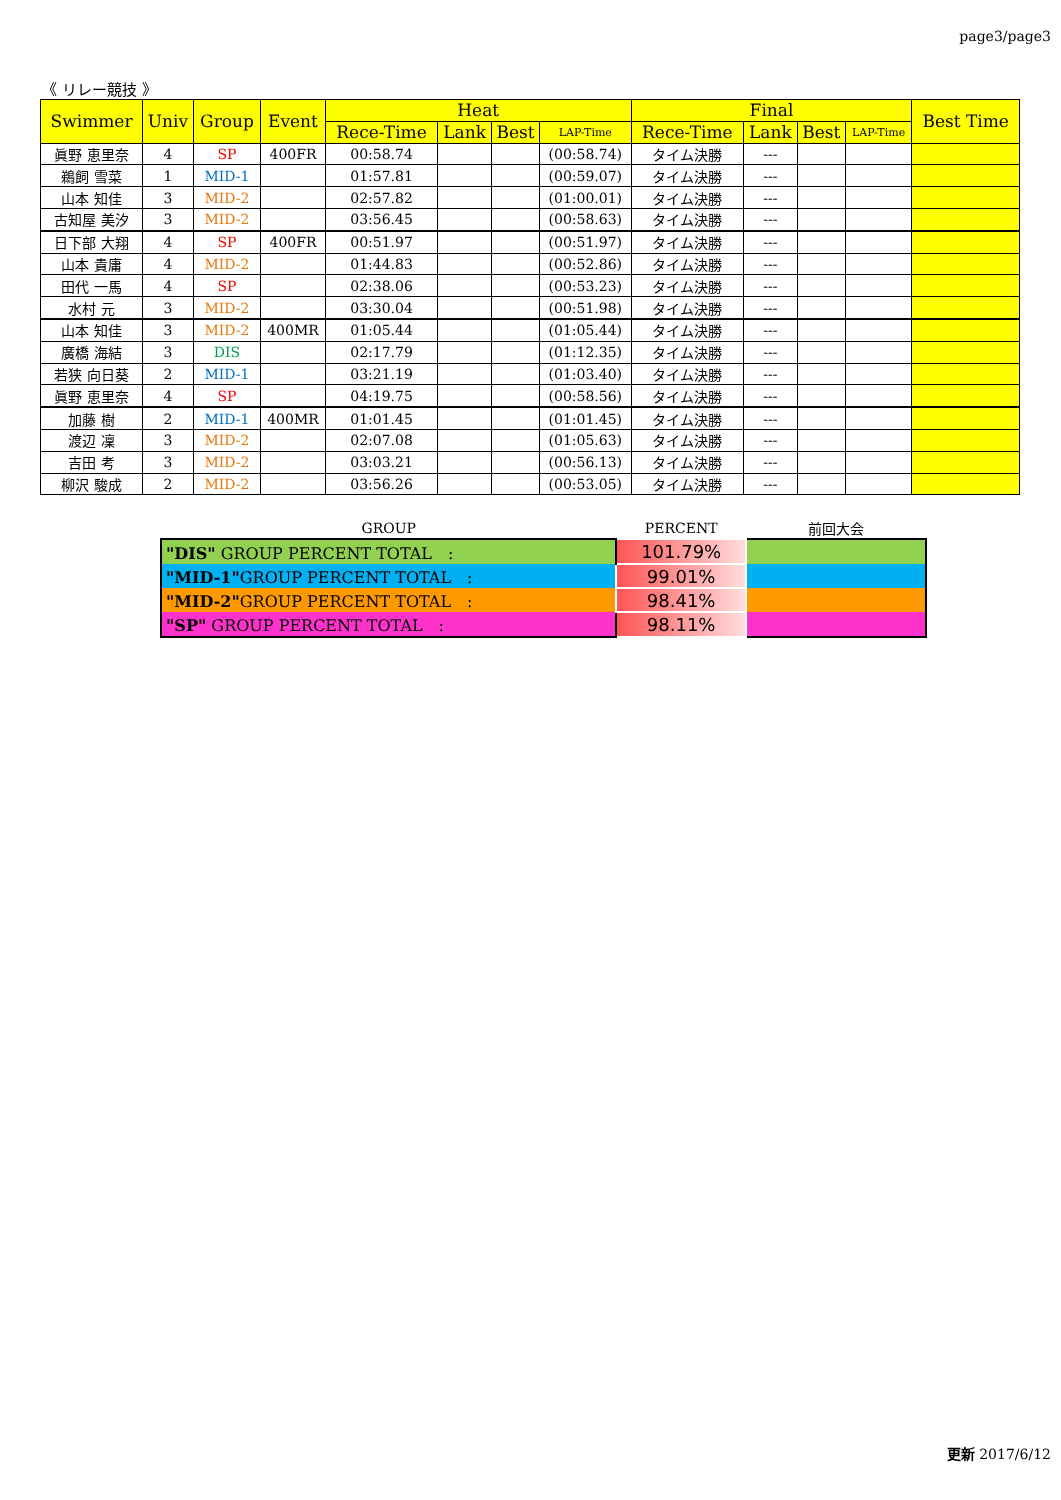page3/page3
《 リレー競技 》
| Swimmer | Univ | Group | Event | Heat | | | | Final | | | | Best Time |
| --- | --- | --- | --- | --- | --- | --- | --- | --- | --- | --- | --- | --- |
| | | | | Rece-Time | Lank | Best | LAP-Time | Rece-Time | Lank | Best | LAP-Time | |
| 眞野 恵里奈 | 4 | SP | 400FR | 00:58.74 | | | (00:58.74) | タイム決勝 | --- | | | |
| 鵜飼 雪菜 | 1 | MID-1 | | 01:57.81 | | | (00:59.07) | タイム決勝 | --- | | | |
| 山本 知佳 | 3 | MID-2 | | 02:57.82 | | | (01:00.01) | タイム決勝 | --- | | | |
| 古知屋 美汐 | 3 | MID-2 | | 03:56.45 | | | (00:58.63) | タイム決勝 | --- | | | |
| 日下部 大翔 | 4 | SP | 400FR | 00:51.97 | | | (00:51.97) | タイム決勝 | --- | | | |
| 山本 貴庸 | 4 | MID-2 | | 01:44.83 | | | (00:52.86) | タイム決勝 | --- | | | |
| 田代 一馬 | 4 | SP | | 02:38.06 | | | (00:53.23) | タイム決勝 | --- | | | |
| 水村 元 | 3 | MID-2 | | 03:30.04 | | | (00:51.98) | タイム決勝 | --- | | | |
| 山本 知佳 | 3 | MID-2 | 400MR | 01:05.44 | | | (01:05.44) | タイム決勝 | --- | | | |
| 廣橋 海結 | 3 | DIS | | 02:17.79 | | | (01:12.35) | タイム決勝 | --- | | | |
| 若狭 向日葵 | 2 | MID-1 | | 03:21.19 | | | (01:03.40) | タイム決勝 | --- | | | |
| 眞野 恵里奈 | 4 | SP | | 04:19.75 | | | (00:58.56) | タイム決勝 | --- | | | |
| 加藤 樹 | 2 | MID-1 | 400MR | 01:01.45 | | | (01:01.45) | タイム決勝 | --- | | | |
| 渡辺 凜 | 3 | MID-2 | | 02:07.08 | | | (01:05.63) | タイム決勝 | --- | | | |
| 吉田 考 | 3 | MID-2 | | 03:03.21 | | | (00:56.13) | タイム決勝 | --- | | | |
| 柳沢 駿成 | 2 | MID-2 | | 03:56.26 | | | (00:53.05) | タイム決勝 | --- | | | |
| GROUP | PERCENT | 前回大会 |
| "DIS" GROUP PERCENT TOTAL : | 101.79% | |
| "MID-1" GROUP PERCENT TOTAL : | 99.01% | |
| "MID-2" GROUP PERCENT TOTAL : | 98.41% | |
| "SP" GROUP PERCENT TOTAL : | 98.11% | |
更新 2017/6/12